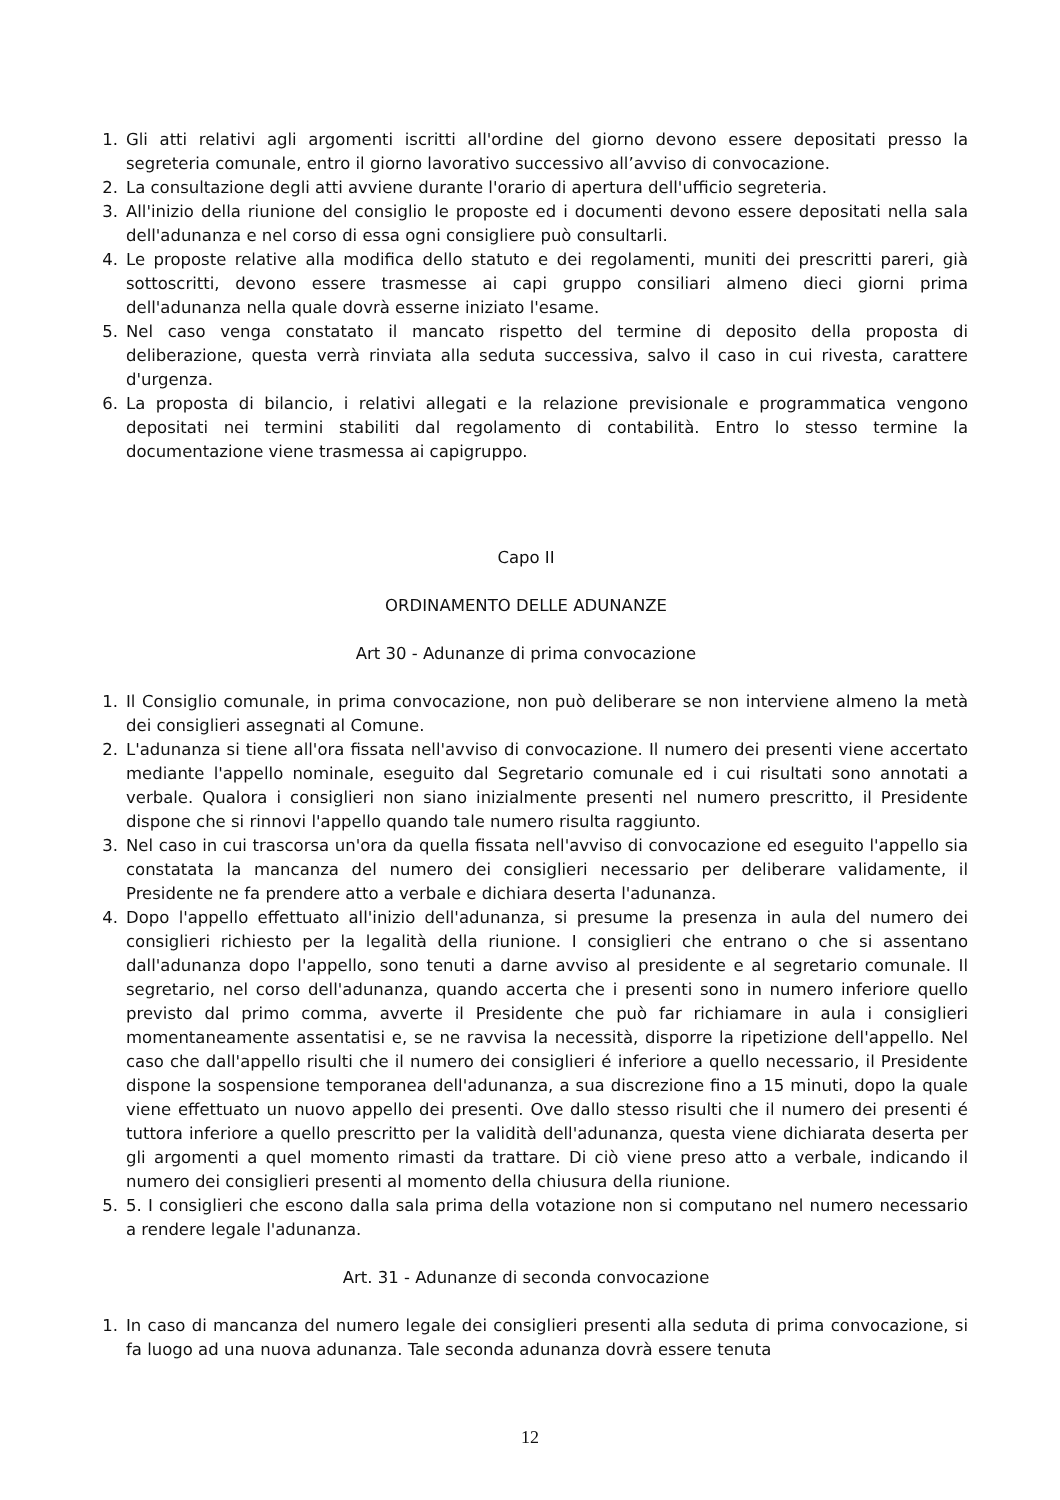1. Gli atti relativi agli argomenti iscritti all'ordine del giorno devono essere depositati presso la segreteria comunale, entro il giorno lavorativo successivo all’avviso di convocazione.
2. La consultazione degli atti avviene durante l'orario di apertura dell'ufficio segreteria.
3. All'inizio della riunione del consiglio le proposte ed i documenti devono essere depositati nella sala dell'adunanza e nel corso di essa ogni consigliere può consultarli.
4. Le proposte relative alla modifica dello statuto e dei regolamenti, muniti dei prescritti pareri, già sottoscritti, devono essere trasmesse ai capi gruppo consiliari almeno dieci giorni prima dell'adunanza nella quale dovrà esserne iniziato l'esame.
5. Nel caso venga constatato il mancato rispetto del termine di deposito della proposta di deliberazione, questa verrà rinviata alla seduta successiva, salvo il caso in cui rivesta, carattere d'urgenza.
6. La proposta di bilancio, i relativi allegati e la relazione previsionale e programmatica vengono depositati nei termini stabiliti dal regolamento di contabilità. Entro lo stesso termine la documentazione viene trasmessa ai capigruppo.
Capo II
ORDINAMENTO DELLE ADUNANZE
Art 30 - Adunanze di prima convocazione
1. Il Consiglio comunale, in prima convocazione, non può deliberare se non interviene almeno la metà dei consiglieri assegnati al Comune.
2. L'adunanza si tiene all'ora fissata nell'avviso di convocazione. Il numero dei presenti viene accertato mediante l'appello nominale, eseguito dal Segretario comunale ed i cui risultati sono annotati a verbale. Qualora i consiglieri non siano inizialmente presenti nel numero prescritto, il Presidente dispone che si rinnovi l'appello quando tale numero risulta raggiunto.
3. Nel caso in cui trascorsa un'ora da quella fissata nell'avviso di convocazione ed eseguito l'appello sia constatata la mancanza del numero dei consiglieri necessario per deliberare validamente, il Presidente ne fa prendere atto a verbale e dichiara deserta l'adunanza.
4. Dopo l'appello effettuato all'inizio dell'adunanza, si presume la presenza in aula del numero dei consiglieri richiesto per la legalità della riunione. I consiglieri che entrano o che si assentano dall'adunanza dopo l'appello, sono tenuti a darne avviso al presidente e al segretario comunale. Il segretario, nel corso dell'adunanza, quando accerta che i presenti sono in numero inferiore quello previsto dal primo comma, avverte il Presidente che può far richiamare in aula i consiglieri momentaneamente assentatisi e, se ne ravvisa la necessità, disporre la ripetizione dell'appello. Nel caso che dall'appello risulti che il numero dei consiglieri é inferiore a quello necessario, il Presidente dispone la sospensione temporanea dell'adunanza, a sua discrezione fino a 15 minuti, dopo la quale viene effettuato un nuovo appello dei presenti. Ove dallo stesso risulti che il numero dei presenti é tuttora inferiore a quello prescritto per la validità dell'adunanza, questa viene dichiarata deserta per gli argomenti a quel momento rimasti da trattare. Di ciò viene preso atto a verbale, indicando il numero dei consiglieri presenti al momento della chiusura della riunione.
5. 5. I consiglieri che escono dalla sala prima della votazione non si computano nel numero necessario a rendere legale l'adunanza.
Art. 31 - Adunanze di seconda convocazione
1. In caso di mancanza del numero legale dei consiglieri presenti alla seduta di prima convocazione, si fa luogo ad una nuova adunanza. Tale seconda adunanza dovrà essere tenuta
12